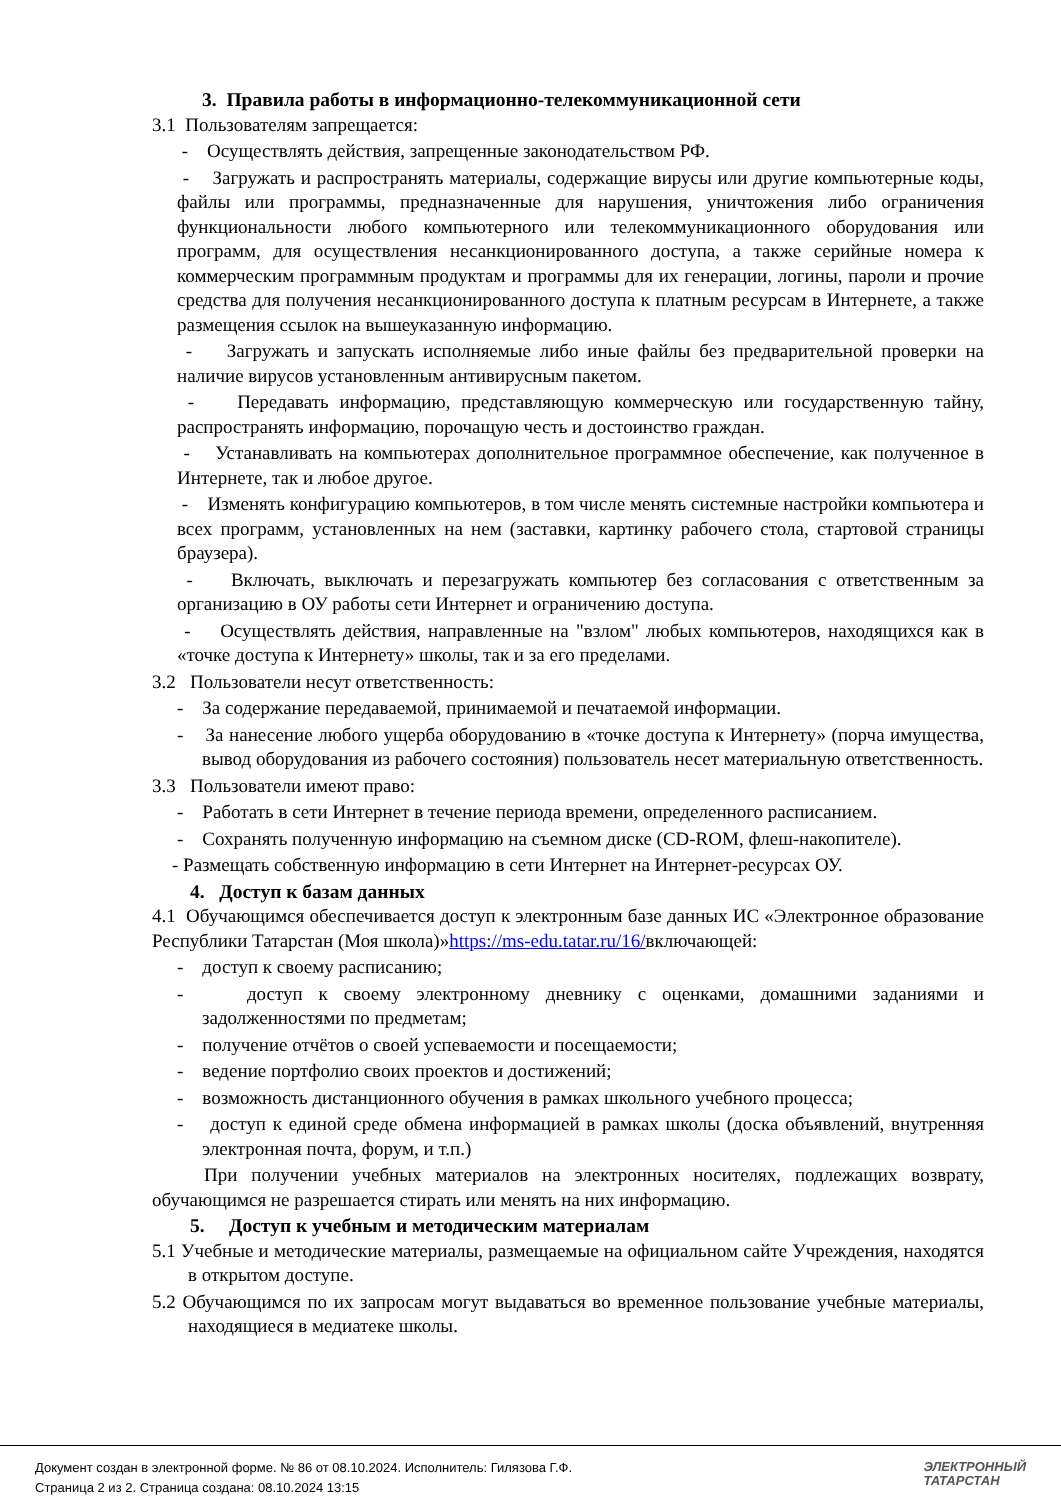3. Правила работы в информационно-телекоммуникационной сети
3.1 Пользователям запрещается:
- Осуществлять действия, запрещенные законодательством РФ.
- Загружать и распространять материалы, содержащие вирусы или другие компьютерные коды, файлы или программы, предназначенные для нарушения, уничтожения либо ограничения функциональности любого компьютерного или телекоммуникационного оборудования или программ, для осуществления несанкционированного доступа, а также серийные номера к коммерческим программным продуктам и программы для их генерации, логины, пароли и прочие средства для получения несанкционированного доступа к платным ресурсам в Интернете, а также размещения ссылок на вышеуказанную информацию.
- Загружать и запускать исполняемые либо иные файлы без предварительной проверки на наличие вирусов установленным антивирусным пакетом.
- Передавать информацию, представляющую коммерческую или государственную тайну, распространять информацию, порочащую честь и достоинство граждан.
- Устанавливать на компьютерах дополнительное программное обеспечение, как полученное в Интернете, так и любое другое.
- Изменять конфигурацию компьютеров, в том числе менять системные настройки компьютера и всех программ, установленных на нем (заставки, картинку рабочего стола, стартовой страницы браузера).
- Включать, выключать и перезагружать компьютер без согласования с ответственным за организацию в ОУ работы сети Интернет и ограничению доступа.
- Осуществлять действия, направленные на "взлом" любых компьютеров, находящихся как в «точке доступа к Интернету» школы, так и за его пределами.
3.2 Пользователи несут ответственность:
- За содержание передаваемой, принимаемой и печатаемой информации.
- За нанесение любого ущерба оборудованию в «точке доступа к Интернету» (порча имущества, вывод оборудования из рабочего состояния) пользователь несет материальную ответственность.
3.3 Пользователи имеют право:
- Работать в сети Интернет в течение периода времени, определенного расписанием.
- Сохранять полученную информацию на съемном диске (CD-ROM, флеш-накопителе).
- Размещать собственную информацию в сети Интернет на Интернет-ресурсах ОУ.
4. Доступ к базам данных
4.1 Обучающимся обеспечивается доступ к электронным базе данных ИС «Электронное образование Республики Татарстан (Моя школа)»https://ms-edu.tatar.ru/16/включающей:
- доступ к своему расписанию;
- доступ к своему электронному дневнику с оценками, домашними заданиями и задолженностями по предметам;
- получение отчётов о своей успеваемости и посещаемости;
- ведение портфолио своих проектов и достижений;
- возможность дистанционного обучения в рамках школьного учебного процесса;
- доступ к единой среде обмена информацией в рамках школы (доска объявлений, внутренняя электронная почта, форум, и т.п.)
При получении учебных материалов на электронных носителях, подлежащих возврату, обучающимся не разрешается стирать или менять на них информацию.
5. Доступ к учебным и методическим материалам
5.1 Учебные и методические материалы, размещаемые на официальном сайте Учреждения, находятся в открытом доступе.
5.2 Обучающимся по их запросам могут выдаваться во временное пользование учебные материалы, находящиеся в медиатеке школы.
Документ создан в электронной форме. № 86 от 08.10.2024. Исполнитель: Гилязова Г.Ф.
Страница 2 из 2. Страница создана: 08.10.2024 13:15
ЭЛЕКТРОННЫЙ
ТАТАРСТАН